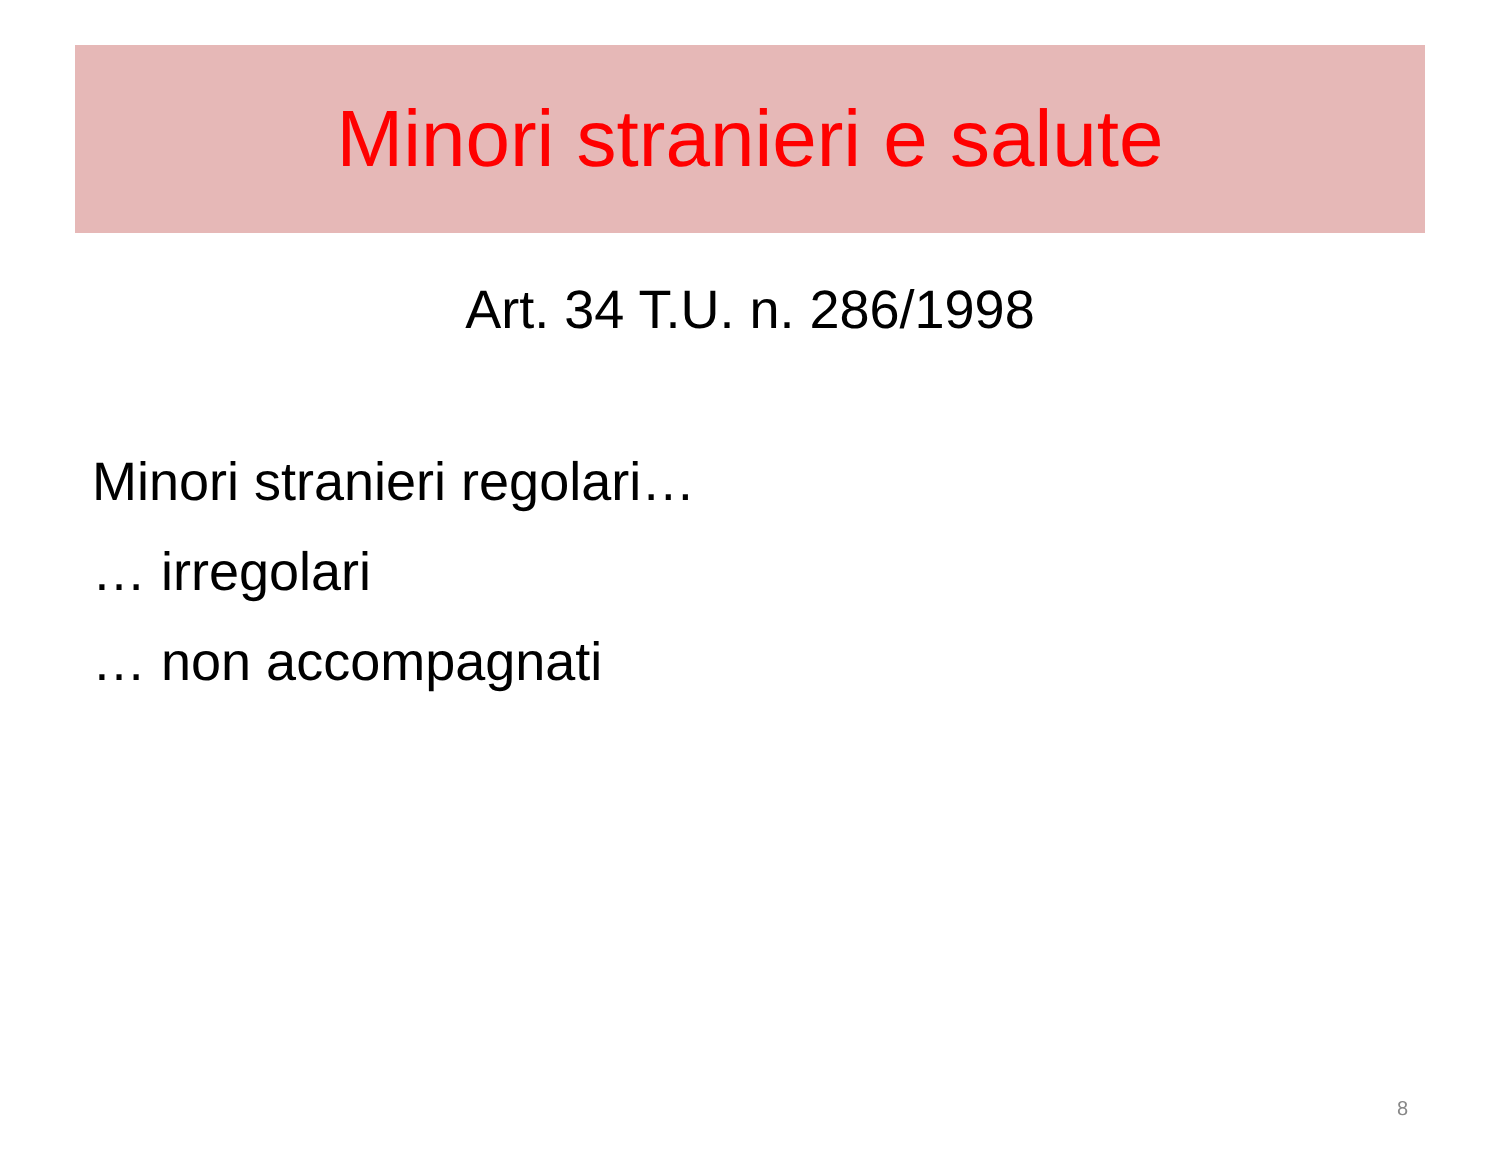Minori stranieri e salute
Art. 34 T.U. n. 286/1998
Minori stranieri regolari…
… irregolari
… non accompagnati
8